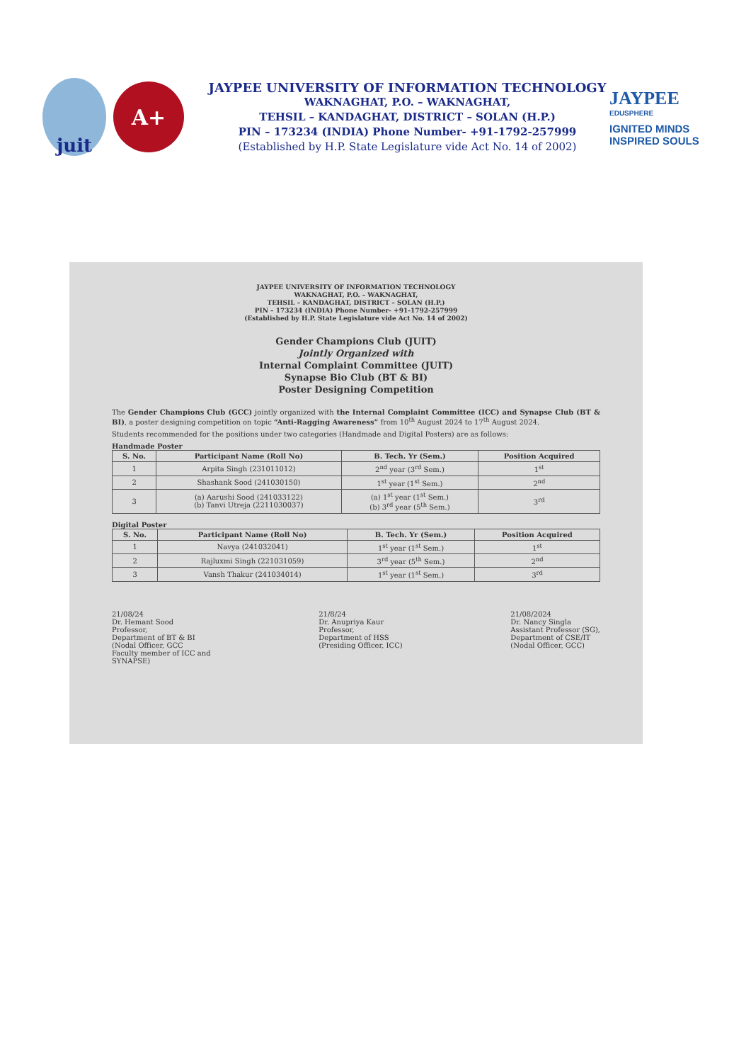juit
A+
JAYPEE UNIVERSITY OF INFORMATION TECHNOLOGY
WAKNAGHAT, P.O. – WAKNAGHAT,
TEHSIL – KANDAGHAT, DISTRICT – SOLAN (H.P.)
PIN – 173234 (INDIA) Phone Number- +91-1792-257999
(Established by H.P. State Legislature vide Act No. 14 of 2002)
JAYPEE
EDUSPHERE
IGNITED MINDS
INSPIRED SOULS
JAYPEE UNIVERSITY OF INFORMATION TECHNOLOGY
WAKNAGHAT, P.O. – WAKNAGHAT,
TEHSIL – KANDAGHAT, DISTRICT – SOLAN (H.P.)
PIN – 173234 (INDIA) Phone Number- +91-1792-257999
(Established by H.P. State Legislature vide Act No. 14 of 2002)
Gender Champions Club (JUIT)
Jointly Organized with
Internal Complaint Committee (JUIT)
Synapse Bio Club (BT & BI)
Poster Designing Competition
The Gender Champions Club (GCC) jointly organized with the Internal Complaint Committee (ICC) and Synapse Club (BT & BI), a poster designing competition on topic “Anti-Ragging Awareness” from 10<sup>th</sup> August 2024 to 17<sup>th</sup> August 2024.
Students recommended for the positions under two categories (Handmade and Digital Posters) are as follows:
Handmade Poster
| S. No. | Participant Name (Roll No) | B. Tech. Yr (Sem.) | Position Acquired |
| --- | --- | --- | --- |
| 1 | Arpita Singh (231011012) | 2<sup>nd</sup> year (3<sup>rd</sup> Sem.) | 1<sup>st</sup> |
| 2 | Shashank Sood (241030150) | 1<sup>st</sup> year (1<sup>st</sup> Sem.) | 2<sup>nd</sup> |
| 3 | (a) Aarushi Sood (241033122) (b) Tanvi Utreja (2211030037) | (a) 1<sup>st</sup> year (1<sup>st</sup> Sem.) (b) 3<sup>rd</sup> year (5<sup>th</sup> Sem.) | 3<sup>rd</sup> |
Digital Poster
| S. No. | Participant Name (Roll No) | B. Tech. Yr (Sem.) | Position Acquired |
| --- | --- | --- | --- |
| 1 | Navya (241032041) | 1<sup>st</sup> year (1<sup>st</sup> Sem.) | 1<sup>st</sup> |
| 2 | Rajluxmi Singh (221031059) | 3<sup>rd</sup> year (5<sup>th</sup> Sem.) | 2<sup>nd</sup> |
| 3 | Vansh Thakur (241034014) | 1<sup>st</sup> year (1<sup>st</sup> Sem.) | 3<sup>rd</sup> |
21/08/24
Dr. Hemant Sood
Professor,
Department of BT & BI
(Nodal Officer, GCC
Faculty member of ICC and
SYNAPSE)
21/8/24
Dr. Anupriya Kaur
Professor,
Department of HSS
(Presiding Officer, ICC)
21/08/2024
Dr. Nancy Singla
Assistant Professor (SG),
Department of CSE/IT
(Nodal Officer, GCC)